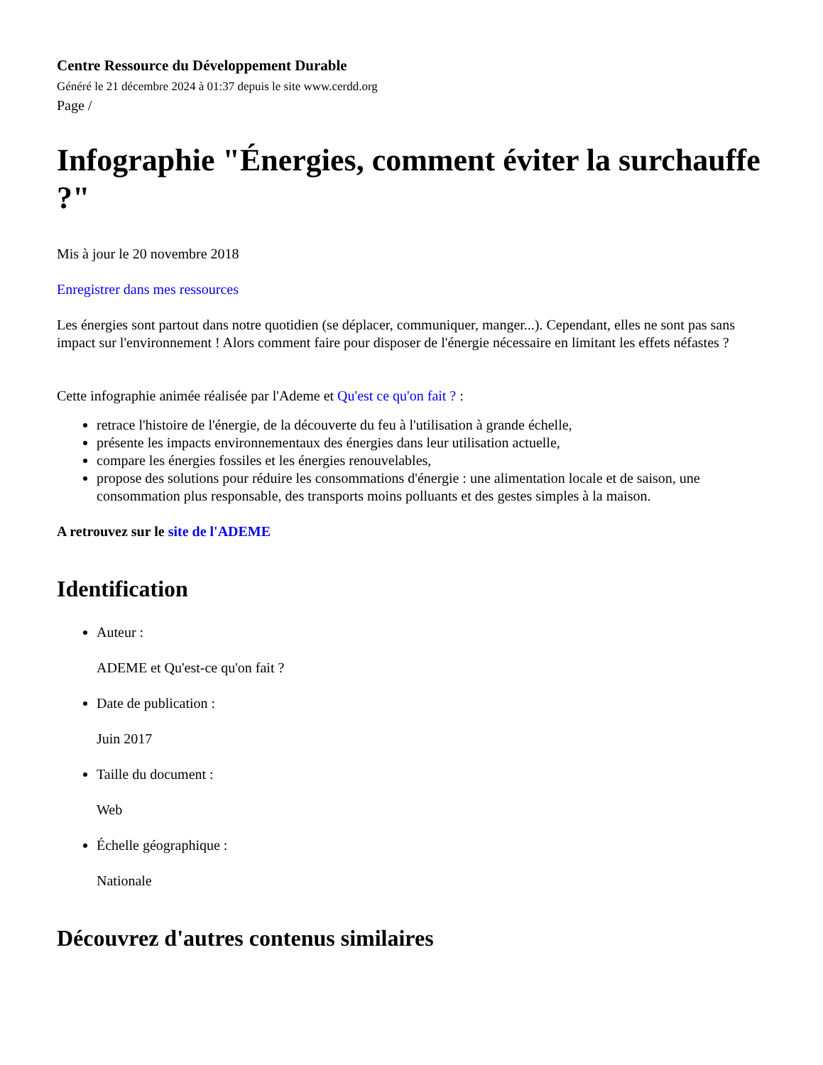Centre Ressource du Développement Durable
Généré le 21 décembre 2024 à 01:37 depuis le site www.cerdd.org
Page /
Infographie "Énergies, comment éviter la surchauffe ?"
Mis à jour le 20 novembre 2018
Enregistrer dans mes ressources
Les énergies sont partout dans notre quotidien (se déplacer, communiquer, manger...). Cependant, elles ne sont pas sans impact sur l'environnement ! Alors comment faire pour disposer de l'énergie nécessaire en limitant les effets néfastes ?
Cette infographie animée réalisée par l'Ademe et Qu'est ce qu'on fait ? :
retrace l'histoire de l'énergie, de la découverte du feu à l'utilisation à grande échelle,
présente les impacts environnementaux des énergies dans leur utilisation actuelle,
compare les énergies fossiles et les énergies renouvelables,
propose des solutions pour réduire les consommations d'énergie : une alimentation locale et de saison, une consommation plus responsable, des transports moins polluants et des gestes simples à la maison.
A retrouvez sur le site de l'ADEME
Identification
Auteur :
ADEME et Qu'est-ce qu'on fait ?
Date de publication :
Juin 2017
Taille du document :
Web
Échelle géographique :
Nationale
Découvrez d'autres contenus similaires